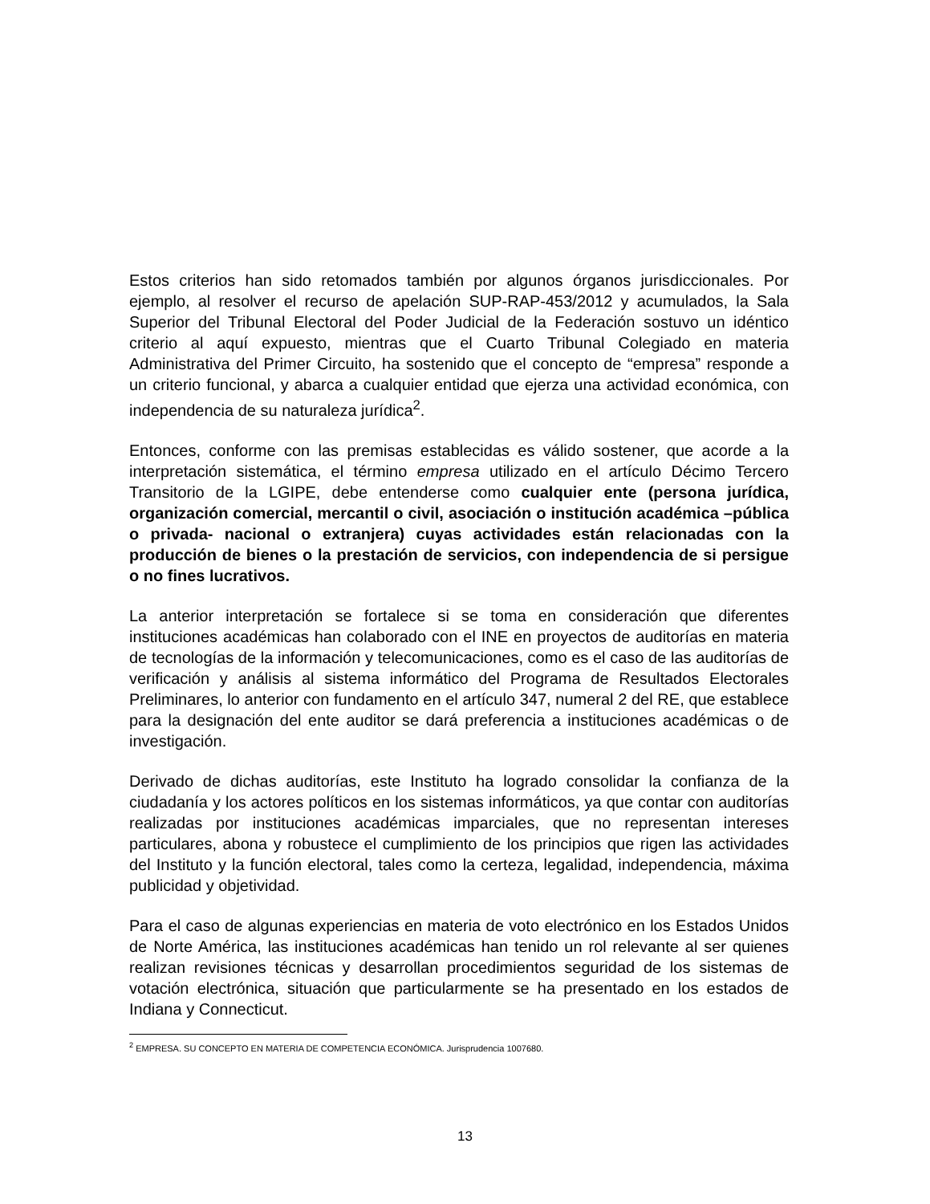Estos criterios han sido retomados también por algunos órganos jurisdiccionales. Por ejemplo, al resolver el recurso de apelación SUP-RAP-453/2012 y acumulados, la Sala Superior del Tribunal Electoral del Poder Judicial de la Federación sostuvo un idéntico criterio al aquí expuesto, mientras que el Cuarto Tribunal Colegiado en materia Administrativa del Primer Circuito, ha sostenido que el concepto de “empresa” responde a un criterio funcional, y abarca a cualquier entidad que ejerza una actividad económica, con independencia de su naturaleza jurídica<sup>2</sup>.
Entonces, conforme con las premisas establecidas es válido sostener, que acorde a la interpretación sistemática, el término empresa utilizado en el artículo Décimo Tercero Transitorio de la LGIPE, debe entenderse como cualquier ente (persona jurídica, organización comercial, mercantil o civil, asociación o institución académica –pública o privada- nacional o extranjera) cuyas actividades están relacionadas con la producción de bienes o la prestación de servicios, con independencia de si persigue o no fines lucrativos.
La anterior interpretación se fortalece si se toma en consideración que diferentes instituciones académicas han colaborado con el INE en proyectos de auditorías en materia de tecnologías de la información y telecomunicaciones, como es el caso de las auditorías de verificación y análisis al sistema informático del Programa de Resultados Electorales Preliminares, lo anterior con fundamento en el artículo 347, numeral 2 del RE, que establece para la designación del ente auditor se dará preferencia a instituciones académicas o de investigación.
Derivado de dichas auditorías, este Instituto ha logrado consolidar la confianza de la ciudadanía y los actores políticos en los sistemas informáticos, ya que contar con auditorías realizadas por instituciones académicas imparciales, que no representan intereses particulares, abona y robustece el cumplimiento de los principios que rigen las actividades del Instituto y la función electoral, tales como la certeza, legalidad, independencia, máxima publicidad y objetividad.
Para el caso de algunas experiencias en materia de voto electrónico en los Estados Unidos de Norte América, las instituciones académicas han tenido un rol relevante al ser quienes realizan revisiones técnicas y desarrollan procedimientos seguridad de los sistemas de votación electrónica, situación que particularmente se ha presentado en los estados de Indiana y Connecticut.
<sup>2</sup> EMPRESA. SU CONCEPTO EN MATERIA DE COMPETENCIA ECONÓMICA. Jurisprudencia 1007680.
13